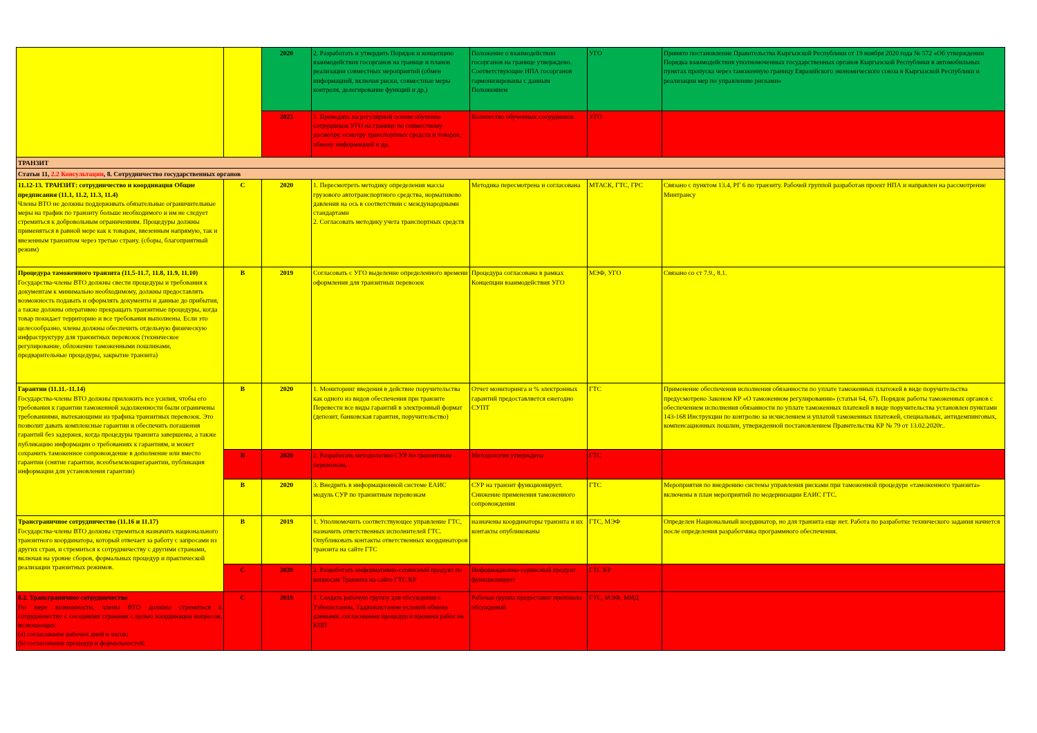| | | 2020 | 2. Разработать и утвердить Порядок и концепцию взаимодействия госорганов на границе и планов реализации совместных мероприятий (обмен информацией, включая риски, совместные меры контроля, делегирование функций и др.) | Положение о взаимодействии госорганов на границе утверждено. Соответствующие НПА госорганов гармонизированы с данным Положением | УГО | Принято постановление Правительства Кыргызской Республики от 19 ноября 2020 года № 572 «Об утверждении Порядка взаимодействия уполномоченных государственных органов Кыргызской Республики в автомобильных пунктах пропуска через таможенную границу Евразийского экономического союза в Кыргызской Республики и реализации мер по управлению рисками» |
| | | 2023 | 3. Проводить на регулярной основе обучение сотрудников УГО на границе по совместному досмотру, осмотру транспортных средств и товаров, обмену информацией и др. | Количество обученных сотрудников | УГО | |
| ТРАНЗИТ | | | | | | |
| Статьи 11, 2.2 Консультации , 8. Сотрудничество государственных органов | | | | | | |
| 11.12-13. ТРАНЗИТ: сотрудничество и координация Общие предписания (11.1, 11.2, 11.3, 11.4) Члены ВТО не должны поддерживать обязательные ограничительные меры на трафик по транзиту больше необходимого и им не следует стремиться к добровольным ограничениям. Процедуры должны применяться в равной мере как к товарам, ввезенным напрямую, так и ввезенным транзитом через третью страну. (сборы, благоприятный режим) | C | 2020 | 1. Пересмотреть методику определения массы грузового автотранспортного средства, нормативово давления на ось в соответствии с международными стандартами 2. Согласовать методику учета транспортных средств | Методика пересмотрена и согласована | МТАСК, ГТС, ГРС | Связано с пунктом 13.4, РГ 6 по транзиту. Рабочей группой разработан проект НПА и направлен на рассмотрение Минтрансу |
| Процедура таможенного транзита (11.5-11.7, 11.8, 11.9, 11.10) Государства-члены ВТО должны свести процедуры и требования к документам к минимально необходимому, должны предоставлять возможность подавать и оформлять документы и данные до прибытия, а также должны оперативно прекращать транзитные процедуры, когда товар покидает территорию и все требования выполнены. Если это целесообразно, члены должны обеспечить отдельную физическую инфраструктуру для транзитных перевозок (техническое регулирование, обложение таможенными пошлинами, предварительные процедуры, закрытие транзита) | B | 2019 | Согласовать с УГО выделение определенного времени оформления для транзитных перевозок | Процедура согласована в рамках Концепции взаимодействия УГО | МЭФ, УГО | Связано со ст 7.9., 8.1. |
| Гарантии (11.11.-11.14) Государства-члены ВТО должны приложить все усилия, чтобы его требования к гарантии таможенной задолженности были ограничены требованиями, вытекающими из трафика транзитных перевозок. Это позволит давать комплексные гарантии и обеспечить погашения гарантий без задержек, когда процедуры транзита завершены, а также публикацию информации о требованиях к гарантиям, и может сохранить таможенное сопровождение в дополнение или вместо гарантии (снятие гарантии, всеобъемлющиегарантии, публикация информации для установления гарантии) | B | 2020 | 1. Мониторинг введения в действие поручительства как одного из видов обеспечения при транзите Перевести все виды гарантий в электронный формат (депозит, банковская гарантия, поручительство) | Отчет мониторинга и % электронных гарантий предоставляется ежегодно СУПТ | ГТС | Применение обеспечения исполнения обязанности по уплате таможенных платежей в виде поручительства предусмотрено Законом КР «О таможенном регулировании» (статьи 64, 67). Порядок работы таможенных органов с обеспечением исполнения обязанности по уплате таможенных платежей в виде поручительства установлен пунктами 143-168 Инструкции по контролю за исчислением и уплатой таможенных платежей, специальных, антидемпинговых, компенсационных пошлин, утвержденной постановлением Правительства КР № 79 от 13.02.2020г.. |
| | B | 2020 | 2. Разработать методологию СУР по транзитным перевозкам. | Методология утверждена | ГТС | |
| | B | 2020 | 3. Внедрить в информационной системе ЕАИС модуль СУР по транзитным перевозкам | СУР на транзит функционирует. Снижение применения таможенного сопровождения | ГТС | Мероприятия по внедрению системы управления рисками при таможенной процедуре «таможенного транзита» включены в план мероприятий по модернизации ЕАИС ГТС. |
| Трансграничное сотрудничество (11.16 и 11.17) Государства-члены ВТО должны стремиться назначить национального транзитного координатора, который отвечает за работу с запросами из других стран, и стремиться к сотрудничеству с другими странами, включая на уровне сборов, формальных процедур и практической реализации транзитных режимов. | B | 2019 | 1. Уполномочить соответствующее управление ГТС, назначить ответственных исполнителей ГТС. Опубликовать контакты ответственных координаторов транзита на сайте ГТС | назначены координаторы транзита и их контакты опубликованы | ГТС, МЭФ | Определен Национальный координатор, но для транзита еще нет. Работа по разработке технического задания начнется после определения разработчика программного обеспечения. |
| | C | 2020 | 2. Разработать информативно-сервисный продукт по вопросам Транзита на сайте ГТС КР | Информационно-сервисный продукт функционирует | ГТС КР | |
| 8.2. Трансграничное сотрудничество По мере возможности, члены ВТО должны стремиться к сотрудничеству с соседними странами с целью координации вопросов, включающих (a) согласование рабочих дней и часов; (b) согласование процедур и формальностей; | C | 2019 | 1. Создать рабочую группу для обсуждения с Узбекистаном, Таджикистаном условий обмена данными, согласования процедур и времени работ на КПП | Рабочая группа предоставит протокола обсуждений | ГТС, МЭФ, МИД | |